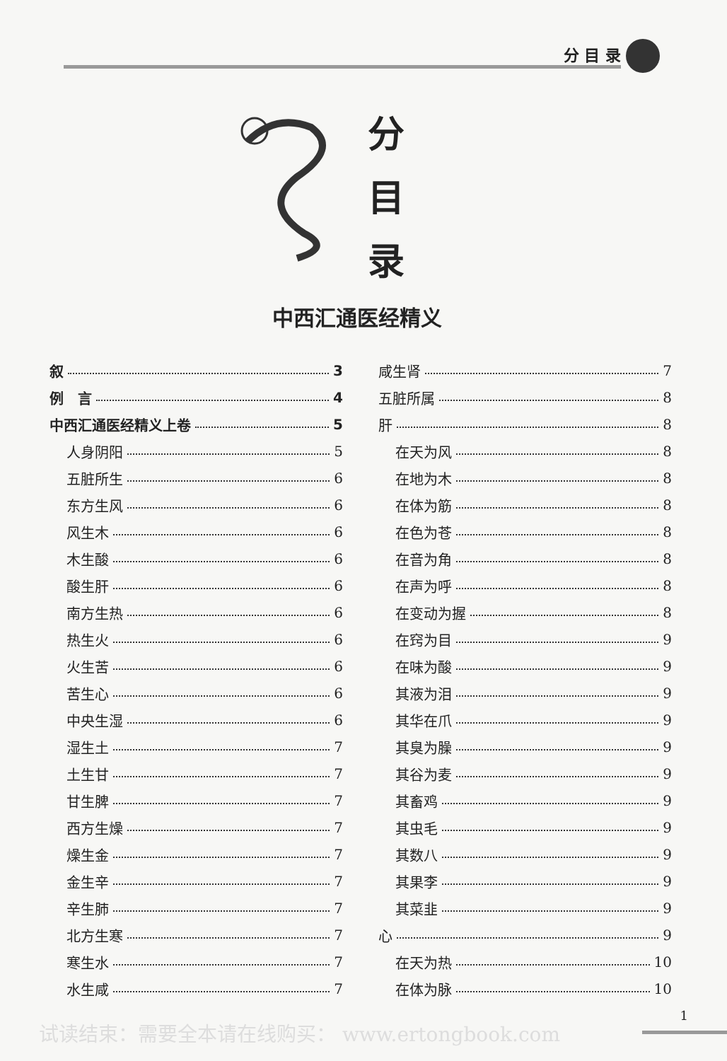分 目 录
分
目
录
中西汇通医经精义
叙 3
例　言 4
中西汇通医经精义上卷 5
人身阴阳 5
五脏所生 6
东方生风 6
风生木 6
木生酸 6
酸生肝 6
南方生热 6
热生火 6
火生苦 6
苦生心 6
中央生湿 6
湿生土 7
土生甘 7
甘生脾 7
西方生燥 7
燥生金 7
金生辛 7
辛生肺 7
北方生寒 7
寒生水 7
水生咸 7
咸生肾 7
五脏所属 8
肝 8
在天为风 8
在地为木 8
在体为筋 8
在色为苍 8
在音为角 8
在声为呼 8
在变动为握 8
在窍为目 9
在味为酸 9
其液为泪 9
其华在爪 9
其臭为臊 9
其谷为麦 9
其畜鸡 9
其虫毛 9
其数八 9
其果李 9
其菜韭 9
心 9
在天为热 10
在体为脉 10
试读结束：需要全本请在线购买： www.ertongbook.com
1